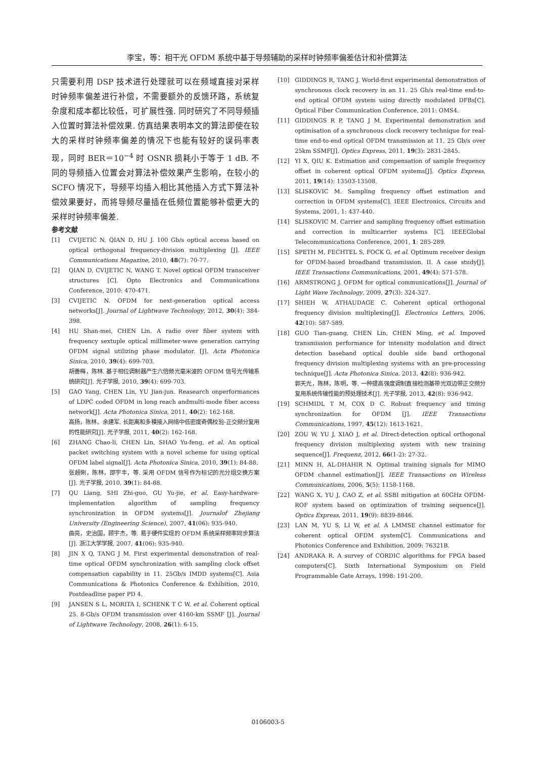李宝，等：相干光 OFDM 系统中基于导频辅助的采样时钟频率偏差估计和补偿算法
只需要利用 DSP 技术进行处理就可以在频域直接对采样时钟频率偏差进行补偿，不需要额外的反馈环路，系统复杂度和成本都比较低，可扩展性强. 同时研究了不同导频插入位置时算法补偿效果. 仿真结果表明本文的算法即使在较大的采样时钟频率偏差的情况下也能有较好的误码率表现，同时 BER＝10<sup>−4</sup> 时 OSNR 损耗小于等于 1 dB. 不同的导频插入位置会对算法补偿效果产生影响，在较小的 SCFO 情况下，导频平均插入相比其他插入方式下算法补偿效果要好，而将导频尽量插在低频位置能够补偿更大的采样时钟频率偏差.
参考文献
[1] CVIJETIC N, QIAN D, HU J. 100 Gb/s optical access based on optical orthogonal frequency-division multiplexing [J]. IEEE Communications Magazine, 2010, 48(7): 70-77.
[2] QIAN D, CVIJETIC N, WANG T. Novel optical OFDM transceiver structures [C]. Opto Electronics and Communications Conference, 2010: 470-471.
[3] CVIJETIC N. OFDM for next-generation optical access networks[J]. Journal of Lightwave Technology, 2012, 30(4): 384-398.
[4] HU Shan-mei, CHEN Lin. A radio over fiber system with frequency sextuple optical millimeter-wave generation carrying OFDM signal utilizing phase modulator. [J]. Acta Photonica Sinica, 2010, 39(4): 699-703.
胡善梅，陈林. 基于相位调制器产生六倍频光毫米波的 OFDM 信号光传输系统研究[J]. 光子学报, 2010, 39(4): 699-703.
[5] GAO Yang, CHEN Lin, YU Jian-jun. Reasearch onperformances of LDPC coded OFDM in long reach andmulti-mode fiber access network[J]. Acta Photonica Sinica, 2011, 40(2): 162-168.
高扬，陈林，余建军. 长距离和多模接入网络中低密度奇偶校验-正交频分复用的性能研究[J]. 光子学报, 2011, 40(2): 162-168.
[6] ZHANG Chao-li, CHEN Lin, SHAO Yu-feng, et al. An optical packet switching system with a novel scheme for using optical OFDM label signal[J]. Acta Photonica Sinica, 2010, 39(1): 84-88.
张超俐，陈林，邵宇丰，等. 采用 OFDM 信号作为标记的光分组交换方案[J]. 光子学报, 2010, 39(1): 84-88.
[7] QU Liang, SHI Zhi-guo, GU Yu-jie, et al. Easy-hardware-implementation algorithm of sampling frequency synchronization in OFDM systems[J]. Journalof Zhejiang University (Engineering Science), 2007, 41(06): 935-940.
曲亮，史治国，顾宇杰，等. 易于硬件实现的 OFDM 系统采样频率同步算法[J]. 浙江大学学报, 2007, 41(06): 935-940.
[8] JIN X Q, TANG J M. First experimental demonstration of real-time optical OFDM synchronization with sampling clock offset compensation capability in 11. 25Gb/s IMDD systems[C]. Asia Communications & Photonics Conference & Exhibition, 2010, Postdeadline paper PD 4.
[9] JANSEN S L, MORITA I, SCHENK T C W, et al. Coherent optical 25. 8-Gb/s OFDM transmission over 4160-km SSMF [J]. Journal of Lightwave Technology, 2008, 26(1): 6-15.
[10] GIDDINGS R, TANG J. World-first experimental demonstration of synchronous clock recovery in an 11. 25 Gb/s real-time end-to-end optical OFDM system using directly modulated DFBs[C]. Optical Fiber Communication Conference, 2011: OMS4.
[11] GIDDINGS R P, TANG J M. Experimental demonstration and optimisation of a synchronous clock recovery technique for real-time end-to-end optical OFDM transmission at 11. 25 Gb/s over 25km SSMF[J]. Optics Express, 2011, 19(3): 2831-2845.
[12] YI X, QIU K. Estimation and compensation of sample frequency offset in coherent optical OFDM systems[J]. Optics Express, 2011, 19(14): 13503-13508.
[13] SLISKOVIC M. Sampling frequency offset estimation and correction in OFDM systems[C]. IEEE Electronics, Circuits and Systems, 2001, 1: 437-440.
[14] SLISKOVIC M. Carrier and sampling frequency offset estimation and correction in multicarrier systems [C]. IEEEGlobal Telecommunications Conference, 2001, 1: 285-289.
[15] SPETH M, FECHTEL S, FOCK G, et al. Optimum receiver design for OFDM-based broadband transmission. II. A case study[J]. IEEE Transactions Communications, 2001, 49(4): 571-578.
[16] ARMSTRONG J. OFDM for optical communications[J]. Journal of Light Wave Technology, 2009, 27(3): 324-327.
[17] SHIEH W, ATHAUDAGE C. Coherent optical orthogonal frequency division multiplexing[J]. Electronics Letters, 2006, 42(10): 587-589.
[18] GUO Tian-guang, CHEN Lin, CHEN Ming, et al. Impoved transmission performance for intensity modulation and direct detection baseband optical double side band orthogonal frequency division multiplexing systems with an pre-processing technique[J]. Acta Photonica Sinica, 2013, 42(8): 936-942.
郭天光，陈林，陈明，等. 一种提高强度调制直接检测基带光双边带正交频分复用系统传输性能的预处理技术[J]. 光子学报, 2013, 42(8): 936-942.
[19] SCHMIDL T M, COX D C. Robust frequency and timing synchronization for OFDM [J]. IEEE Transactions Communications, 1997, 45(12): 1613-1621.
[20] ZOU W, YU J, XIAO J, et al. Direct-detection optical orthogonal frequency division multiplexing system with new training sequence[J]. Frequenz, 2012, 66(1-2): 27-32.
[21] MINN H, AL-DHAHIR N. Optimal training signals for MIMO OFDM channel estimation[J]. IEEE Transactions on Wireless Communications, 2006, 5(5): 1158-1168.
[22] WANG X, YU J, CAO Z, et al. SSBI mitigation at 60GHz OFDM-ROF system based on optimization of training sequence[J]. Optics Express, 2011, 19(9): 8839-8846.
[23] LAN M, YU S, LI W, et al. A LMMSE channel estimator for coherent optical OFDM system[C]. Communications and Photonics Conference and Exhibition, 2009: 76321B.
[24] ANDRAKA R. A survey of CORDIC algorithms for FPGA based computers[C]. Sixth International Symposium on Field Programmable Gate Arrays, 1998: 191-200.
0106003-5